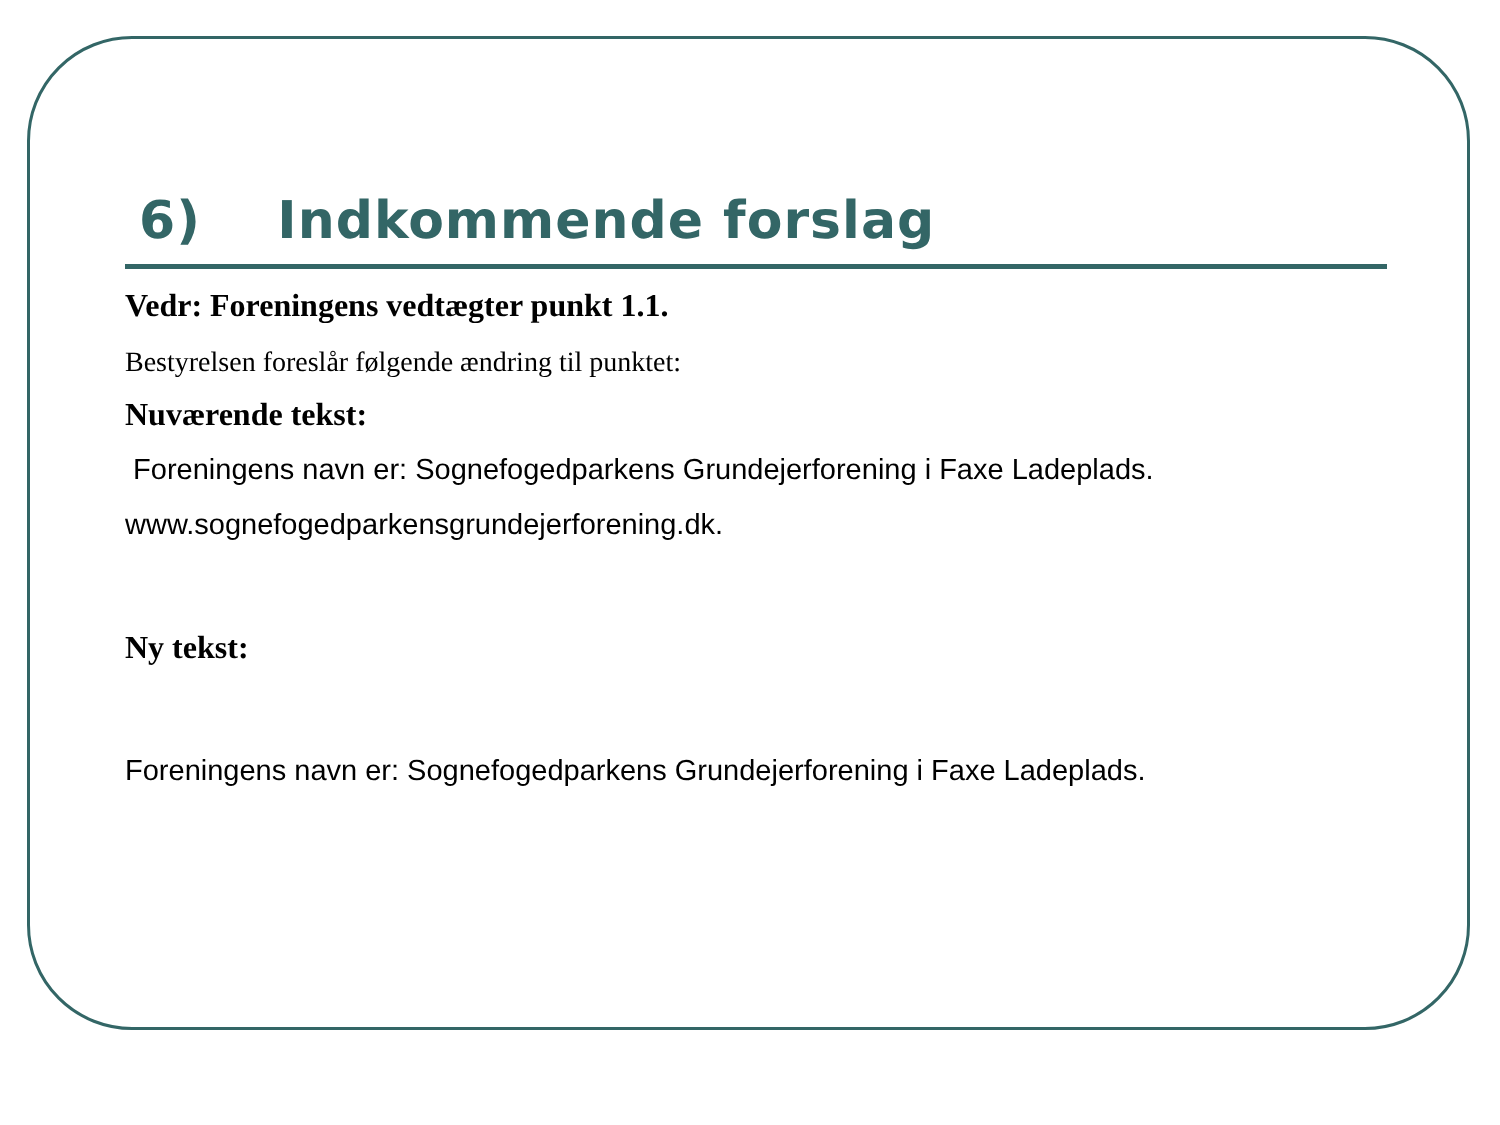6) Indkommende forslag
Vedr: Foreningens vedtægter punkt 1.1.
Bestyrelsen foreslår følgende ændring til punktet:
Nuværende tekst:
Foreningens navn er: Sognefogedparkens Grundejerforening i Faxe Ladeplads.
www.sognefogedparkensgrundejerforening.dk.
Ny tekst:
Foreningens navn er: Sognefogedparkens Grundejerforening i Faxe Ladeplads.